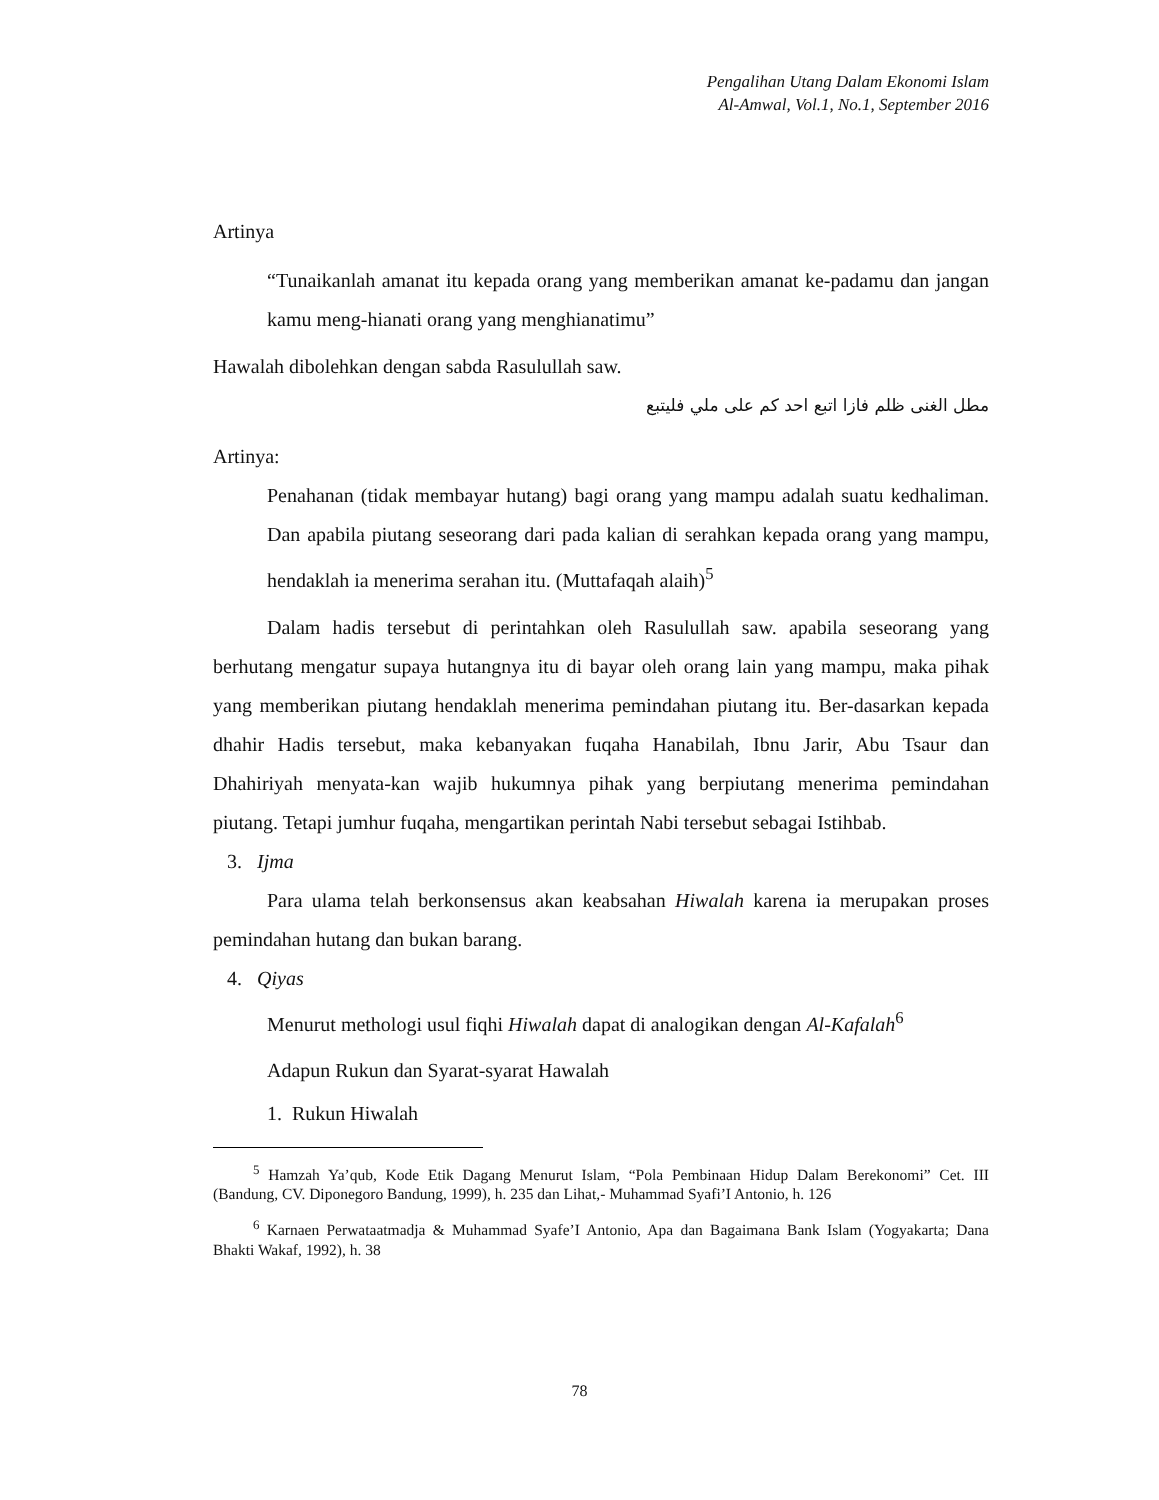Pengalihan Utang Dalam Ekonomi Islam
Al-Amwal, Vol.1, No.1, September 2016
Artinya
“Tunaikanlah amanat itu kepada orang yang memberikan amanat ke-padamu dan jangan kamu meng-hianati orang yang menghianatimu”
Hawalah dibolehkan dengan sabda Rasulullah saw.
مطل الغنى ظلم فازا اتبع احد كم على ملي فليتبع
Artinya:
Penahanan (tidak membayar hutang) bagi orang yang mampu adalah suatu kedhaliman. Dan apabila piutang seseorang dari pada kalian di serahkan kepada orang yang mampu, hendaklah ia menerima serahan itu. (Muttafaqah alaih)<sup>5</sup>
Dalam hadis tersebut di perintahkan oleh Rasulullah saw. apabila seseorang yang berhutang mengatur supaya hutangnya itu di bayar oleh orang lain yang mampu, maka pihak yang memberikan piutang hendaklah menerima pemindahan piutang itu. Ber-dasarkan kepada dhahir Hadis tersebut, maka kebanyakan fuqaha Hanabilah, Ibnu Jarir, Abu Tsaur dan Dhahiriyah menyata-kan wajib hukumnya pihak yang berpiutang menerima pemindahan piutang. Tetapi jumhur fuqaha, mengartikan perintah Nabi tersebut sebagai Istihbab.
3. Ijma
Para ulama telah berkonsensus akan keabsahan Hiwalah karena ia merupakan proses pemindahan hutang dan bukan barang.
4. Qiyas
Menurut methologi usul fiqhi Hiwalah dapat di analogikan dengan Al-Kafalah<sup>6</sup>
Adapun Rukun dan Syarat-syarat Hawalah
1. Rukun Hiwalah
<sup>5</sup> Hamzah Ya’qub, Kode Etik Dagang Menurut Islam, “Pola Pembinaan Hidup Dalam Berekonomi” Cet. III (Bandung, CV. Diponegoro Bandung, 1999), h. 235 dan Lihat,- Muhammad Syafi’I Antonio, h. 126
<sup>6</sup> Karnaen Perwataatmadja & Muhammad Syafe’I Antonio, Apa dan Bagaimana Bank Islam (Yogyakarta; Dana Bhakti Wakaf, 1992), h. 38
78